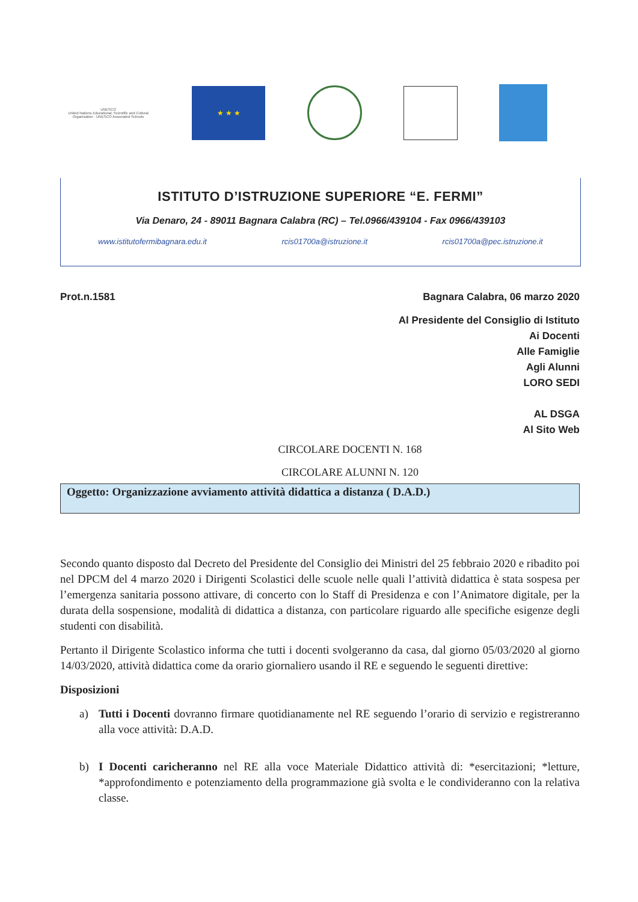UNESCO
United Nations Educational, Scientific and Cultural Organization · UNESCO Associated Schools
★ ★ ★
ISTITUTO D’ISTRUZIONE SUPERIORE “E. FERMI”
Via Denaro, 24 - 89011 Bagnara Calabra (RC) – Tel.0966/439104 - Fax 0966/439103
www.istitutofermibagnara.edu.it rcis01700a@istruzione.it rcis01700a@pec.istruzione.it
Prot.n.1581 Bagnara Calabra, 06 marzo 2020
Al Presidente del Consiglio di Istituto
Ai Docenti
Alle Famiglie
Agli Alunni
LORO SEDI
AL DSGA
Al Sito Web
CIRCOLARE DOCENTI N. 168
CIRCOLARE ALUNNI N. 120
Oggetto: Organizzazione avviamento attività didattica a distanza ( D.A.D.)
Secondo quanto disposto dal Decreto del Presidente del Consiglio dei Ministri del 25 febbraio 2020 e ribadito poi nel DPCM del 4 marzo 2020 i Dirigenti Scolastici delle scuole nelle quali l’attività didattica è stata sospesa per l’emergenza sanitaria possono attivare, di concerto con lo Staff di Presidenza e con l’Animatore digitale, per la durata della sospensione, modalità di didattica a distanza, con particolare riguardo alle specifiche esigenze degli studenti con disabilità.
Pertanto il Dirigente Scolastico informa che tutti i docenti svolgeranno da casa, dal giorno 05/03/2020 al giorno 14/03/2020, attività didattica come da orario giornaliero usando il RE e seguendo le seguenti direttive:
Disposizioni
a) Tutti i Docenti dovranno firmare quotidianamente nel RE seguendo l’orario di servizio e registreranno alla voce attività: D.A.D.
b) I Docenti caricheranno nel RE alla voce Materiale Didattico attività di: *esercitazioni; *letture, *approfondimento e potenziamento della programmazione già svolta e le condivideranno con la relativa classe.